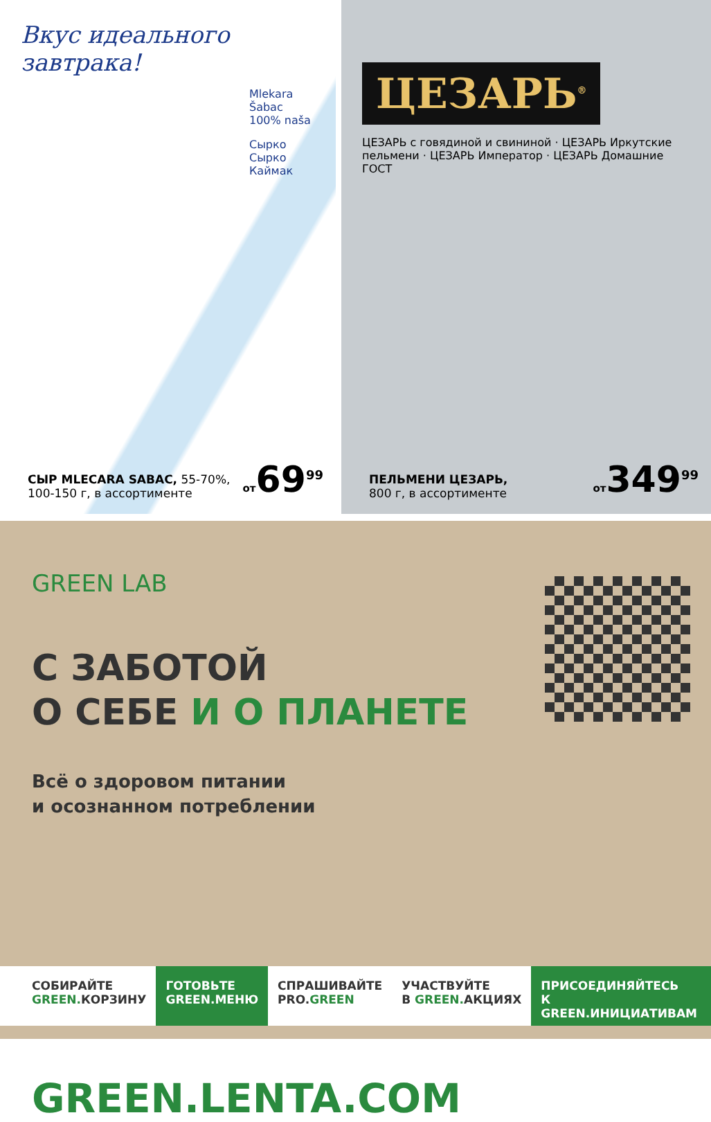Вкус идеального завтрака!
Mlekara Šabac
100% naša
Сырко
Сырко
Каймак
СЫР MLECARA SABAC, 55-70%,
100-150 г, в ассортименте
от69<sup>99</sup>
ЦЕЗАРЬ<sup>®</sup>
ЦЕЗАРЬ с говядиной и свининой · ЦЕЗАРЬ Иркутские пельмени · ЦЕЗАРЬ Император · ЦЕЗАРЬ Домашние ГОСТ
ПЕЛЬМЕНИ ЦЕЗАРЬ,
800 г, в ассортименте
от349<sup>99</sup>
GREEN LAB
С ЗАБОТОЙ
О СЕБЕ И О ПЛАНЕТЕ
Всё о здоровом питании
и осознанном потреблении
СОБИРАЙТЕ
GREEN. КОРЗИНУ
ГОТОВЬТЕ
GREEN.МЕНЮ
СПРАШИВАЙТЕ
PRO.GREEN
УЧАСТВУЙТЕ
В GREEN. АКЦИЯХ
ПРИСОЕДИНЯЙТЕСЬ
К GREEN.ИНИЦИАТИВАМ
GREEN.LENTA.COM